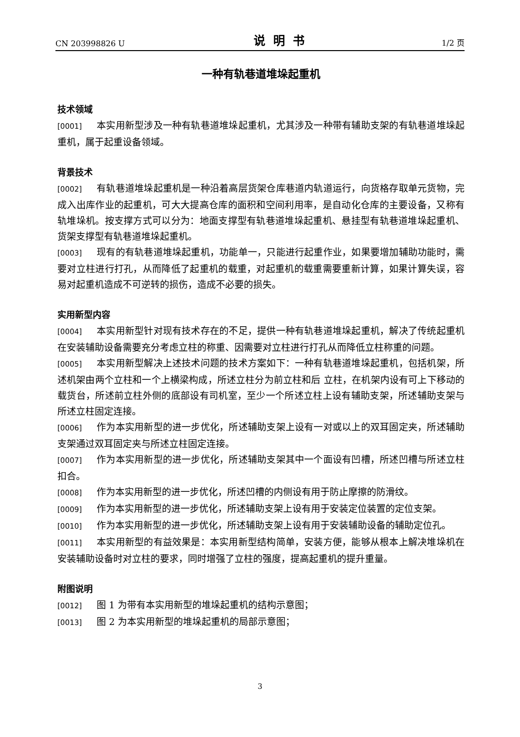CN 203998826 U 说明书 1/2 页
一种有轨巷道堆垛起重机
技术领域
[0001] 本实用新型涉及一种有轨巷道堆垛起重机，尤其涉及一种带有辅助支架的有轨巷道堆垛起重机，属于起重设备领域。
背景技术
[0002] 有轨巷道堆垛起重机是一种沿着高层货架仓库巷道内轨道运行，向货格存取单元货物，完成入出库作业的起重机，可大大提高仓库的面积和空间利用率，是自动化仓库的主要设备，又称有轨堆垛机。按支撑方式可以分为：地面支撑型有轨巷道堆垛起重机、悬挂型有轨巷道堆垛起重机、货架支撑型有轨巷道堆垛起重机。
[0003] 现有的有轨巷道堆垛起重机，功能单一，只能进行起重作业，如果要增加辅助功能时，需要对立柱进行打孔，从而降低了起重机的载重，对起重机的载重需要重新计算，如果计算失误，容易对起重机造成不可逆转的损伤，造成不必要的损失。
实用新型内容
[0004] 本实用新型针对现有技术存在的不足，提供一种有轨巷道堆垛起重机，解决了传统起重机在安装辅助设备需要充分考虑立柱的称重、因需要对立柱进行打孔从而降低立柱称重的问题。
[0005] 本实用新型解决上述技术问题的技术方案如下：一种有轨巷道堆垛起重机，包括机架，所述机架由两个立柱和一个上横梁构成，所述立柱分为前立柱和后 立柱，在机架内设有可上下移动的载货台，所述前立柱外侧的底部设有司机室，至少一个所述立柱上设有辅助支架，所述辅助支架与所述立柱固定连接。
[0006] 作为本实用新型的进一步优化，所述辅助支架上设有一对或以上的双耳固定夹，所述辅助支架通过双耳固定夹与所述立柱固定连接。
[0007] 作为本实用新型的进一步优化，所述辅助支架其中一个面设有凹槽，所述凹槽与所述立柱扣合。
[0008] 作为本实用新型的进一步优化，所述凹槽的内侧设有用于防止摩擦的防滑纹。
[0009] 作为本实用新型的进一步优化，所述辅助支架上设有用于安装定位装置的定位支架。
[0010] 作为本实用新型的进一步优化，所述辅助支架上设有用于安装辅助设备的辅助定位孔。
[0011] 本实用新型的有益效果是：本实用新型结构简单，安装方便，能够从根本上解决堆垛机在安装辅助设备时对立柱的要求，同时增强了立柱的强度，提高起重机的提升重量。
附图说明
[0012] 图 1 为带有本实用新型的堆垛起重机的结构示意图；
[0013] 图 2 为本实用新型的堆垛起重机的局部示意图；
3